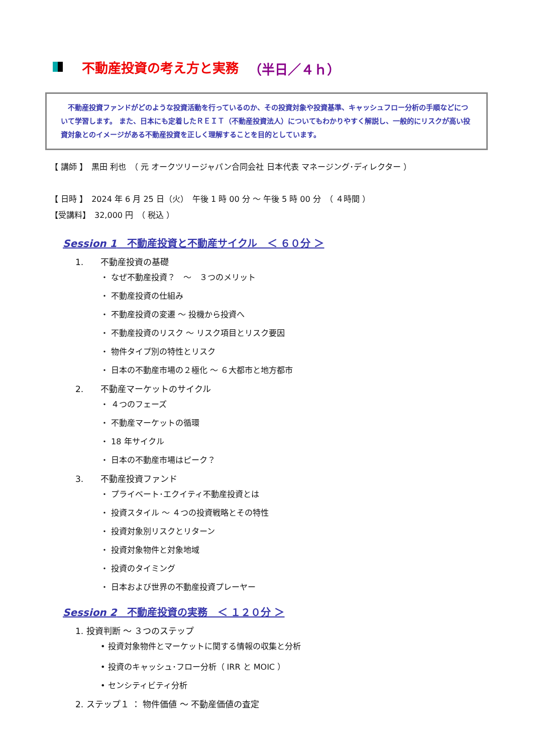不動産投資の考え方と実務 （半日／４ｈ）
　不動産投資ファンドがどのような投資活動を行っているのか、その投資対象や投資基準、キャッシュフロー分析の手順などについて学習します。 また、日本にも定着したＲＥＩＴ（不動産投資法人）についてもわかりやすく解説し、一般的にリスクが高い投資対象とのイメージがある不動産投資を正しく理解することを目的としています。
【 講師 】　黒田 利也　（ 元 オークツリージャパン合同会社 日本代表 マネージング･ディレクター ）
【 日時 】　2024 年 6 月 25 日（火）　午後 1 時 00 分 ～ 午後 5 時 00 分　（ ４時間 ）
【受講料】　32,000 円　（ 税込 ）
Session 1　不動産投資と不動産サイクル　＜ ６０分 ＞
1.　　不動産投資の基礎
・ なぜ不動産投資？　～　３つのメリット
・ 不動産投資の仕組み
・ 不動産投資の変遷 ～ 投機から投資へ
・ 不動産投資のリスク ～ リスク項目とリスク要因
・ 物件タイプ別の特性とリスク
・ 日本の不動産市場の２極化 ～ ６大都市と地方都市
2.　　不動産マーケットのサイクル
・ ４つのフェーズ
・ 不動産マーケットの循環
・ 18 年サイクル
・ 日本の不動産市場はピーク？
3.　　不動産投資ファンド
・ プライベート･エクイティ不動産投資とは
・ 投資スタイル ～ ４つの投資戦略とその特性
・ 投資対象別リスクとリターン
・ 投資対象物件と対象地域
・ 投資のタイミング
・ 日本および世界の不動産投資プレーヤー
Session 2　不動産投資の実務　＜ １２０分 ＞
1. 投資判断 ～ ３つのステップ
• 投資対象物件とマーケットに関する情報の収集と分析
• 投資のキャッシュ･フロー分析（ IRR と MOIC ）
• センシティビティ分析
2. ステップ１ ： 物件価値 ～ 不動産価値の査定